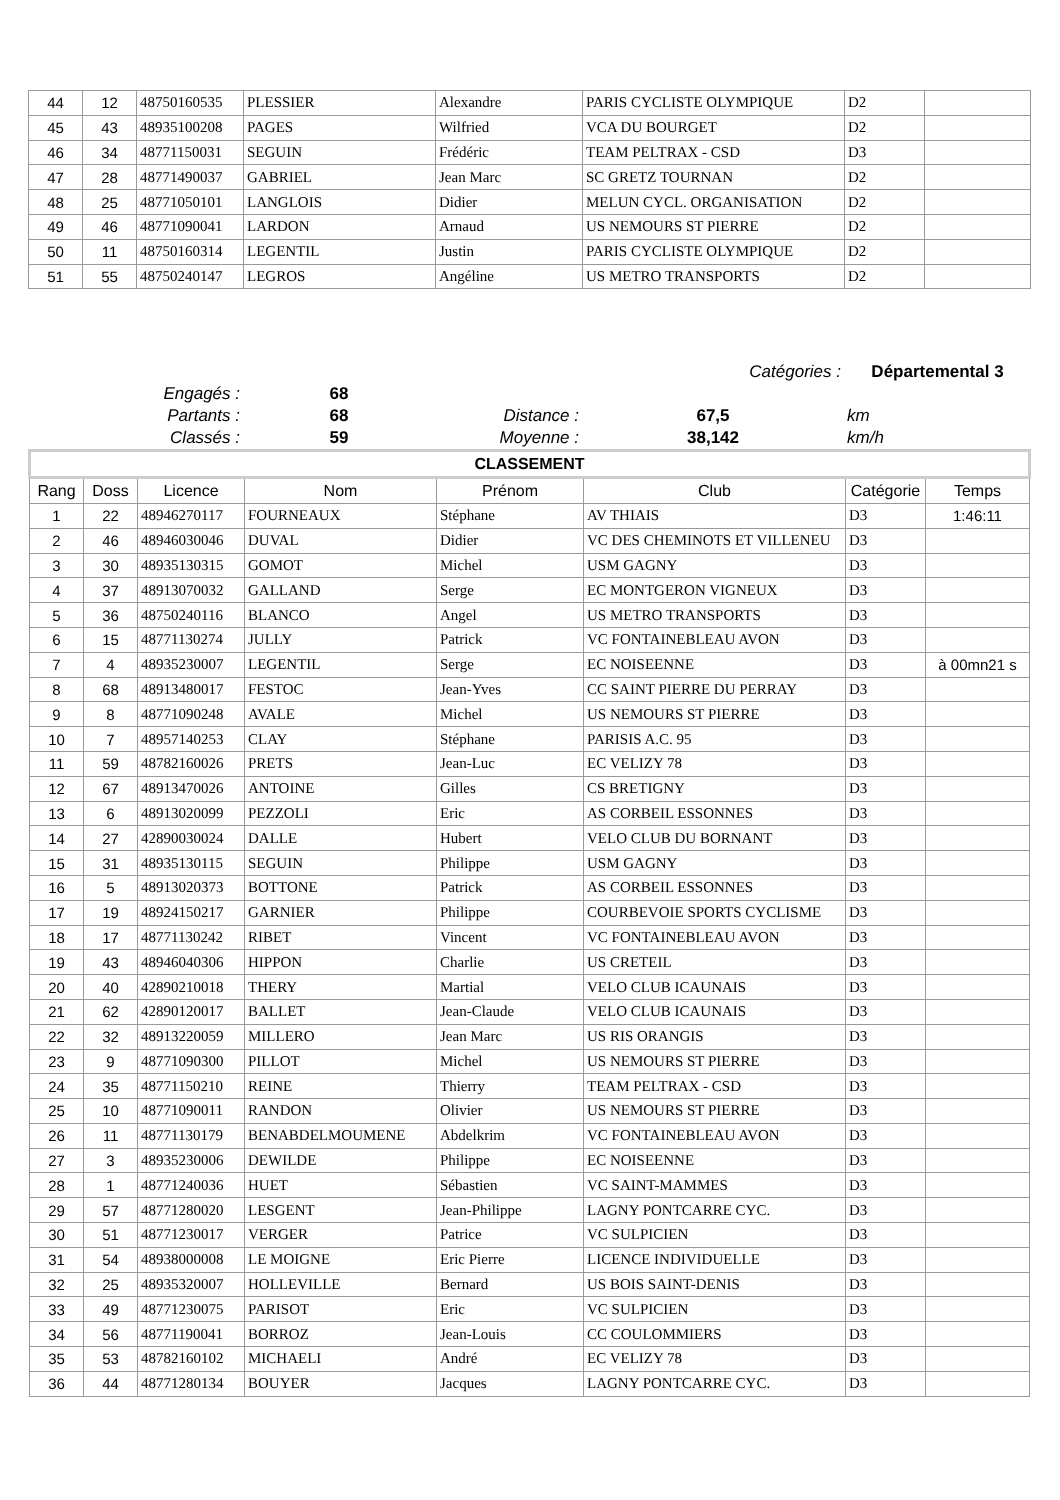| 44 | 12 | 48750160535 | PLESSIER | Alexandre | PARIS CYCLISTE OLYMPIQUE | D2 | |
| 45 | 43 | 48935100208 | PAGES | Wilfried | VCA DU BOURGET | D2 | |
| 46 | 34 | 48771150031 | SEGUIN | Frédéric | TEAM PELTRAX - CSD | D3 | |
| 47 | 28 | 48771490037 | GABRIEL | Jean Marc | SC GRETZ TOURNAN | D2 | |
| 48 | 25 | 48771050101 | LANGLOIS | Didier | MELUN CYCL. ORGANISATION | D2 | |
| 49 | 46 | 48771090041 | LARDON | Arnaud | US NEMOURS ST PIERRE | D2 | |
| 50 | 11 | 48750160314 | LEGENTIL | Justin | PARIS CYCLISTE OLYMPIQUE | D2 | |
| 51 | 55 | 48750240147 | LEGROS | Angéline | US METRO TRANSPORTS | D2 | |
| Catégories : | | | | Départemental 3 | |
| Engagés : | 68 | | | | |
| Partants : | 68 | Distance : | 67,5 | km | |
| Classés : | 59 | Moyenne : | 38,142 | km/h | |
| CLASSEMENT | | | | | | | |
| --- | --- | --- | --- | --- | --- | --- | --- |
| Rang | Doss | Licence | Nom | Prénom | Club | Catégorie | Temps |
| 1 | 22 | 48946270117 | FOURNEAUX | Stéphane | AV THIAIS | D3 | 1:46:11 |
| 2 | 46 | 48946030046 | DUVAL | Didier | VC DES CHEMINOTS ET VILLENEU | D3 | |
| 3 | 30 | 48935130315 | GOMOT | Michel | USM GAGNY | D3 | |
| 4 | 37 | 48913070032 | GALLAND | Serge | EC MONTGERON VIGNEUX | D3 | |
| 5 | 36 | 48750240116 | BLANCO | Angel | US METRO TRANSPORTS | D3 | |
| 6 | 15 | 48771130274 | JULLY | Patrick | VC FONTAINEBLEAU AVON | D3 | |
| 7 | 4 | 48935230007 | LEGENTIL | Serge | EC NOISEENNE | D3 | à 00mn21 s |
| 8 | 68 | 48913480017 | FESTOC | Jean-Yves | CC SAINT PIERRE DU PERRAY | D3 | |
| 9 | 8 | 48771090248 | AVALE | Michel | US NEMOURS ST PIERRE | D3 | |
| 10 | 7 | 48957140253 | CLAY | Stéphane | PARISIS A.C. 95 | D3 | |
| 11 | 59 | 48782160026 | PRETS | Jean-Luc | EC VELIZY 78 | D3 | |
| 12 | 67 | 48913470026 | ANTOINE | Gilles | CS BRETIGNY | D3 | |
| 13 | 6 | 48913020099 | PEZZOLI | Eric | AS CORBEIL ESSONNES | D3 | |
| 14 | 27 | 42890030024 | DALLE | Hubert | VELO CLUB DU BORNANT | D3 | |
| 15 | 31 | 48935130115 | SEGUIN | Philippe | USM GAGNY | D3 | |
| 16 | 5 | 48913020373 | BOTTONE | Patrick | AS CORBEIL ESSONNES | D3 | |
| 17 | 19 | 48924150217 | GARNIER | Philippe | COURBEVOIE SPORTS CYCLISME | D3 | |
| 18 | 17 | 48771130242 | RIBET | Vincent | VC FONTAINEBLEAU AVON | D3 | |
| 19 | 43 | 48946040306 | HIPPON | Charlie | US CRETEIL | D3 | |
| 20 | 40 | 42890210018 | THERY | Martial | VELO CLUB ICAUNAIS | D3 | |
| 21 | 62 | 42890120017 | BALLET | Jean-Claude | VELO CLUB ICAUNAIS | D3 | |
| 22 | 32 | 48913220059 | MILLERO | Jean Marc | US RIS ORANGIS | D3 | |
| 23 | 9 | 48771090300 | PILLOT | Michel | US NEMOURS ST PIERRE | D3 | |
| 24 | 35 | 48771150210 | REINE | Thierry | TEAM PELTRAX - CSD | D3 | |
| 25 | 10 | 48771090011 | RANDON | Olivier | US NEMOURS ST PIERRE | D3 | |
| 26 | 11 | 48771130179 | BENABDELMOUMENE | Abdelkrim | VC FONTAINEBLEAU AVON | D3 | |
| 27 | 3 | 48935230006 | DEWILDE | Philippe | EC NOISEENNE | D3 | |
| 28 | 1 | 48771240036 | HUET | Sébastien | VC SAINT-MAMMES | D3 | |
| 29 | 57 | 48771280020 | LESGENT | Jean-Philippe | LAGNY PONTCARRE CYC. | D3 | |
| 30 | 51 | 48771230017 | VERGER | Patrice | VC SULPICIEN | D3 | |
| 31 | 54 | 48938000008 | LE MOIGNE | Eric Pierre | LICENCE INDIVIDUELLE | D3 | |
| 32 | 25 | 48935320007 | HOLLEVILLE | Bernard | US BOIS SAINT-DENIS | D3 | |
| 33 | 49 | 48771230075 | PARISOT | Eric | VC SULPICIEN | D3 | |
| 34 | 56 | 48771190041 | BORROZ | Jean-Louis | CC COULOMMIERS | D3 | |
| 35 | 53 | 48782160102 | MICHAELI | André | EC VELIZY 78 | D3 | |
| 36 | 44 | 48771280134 | BOUYER | Jacques | LAGNY PONTCARRE CYC. | D3 | |